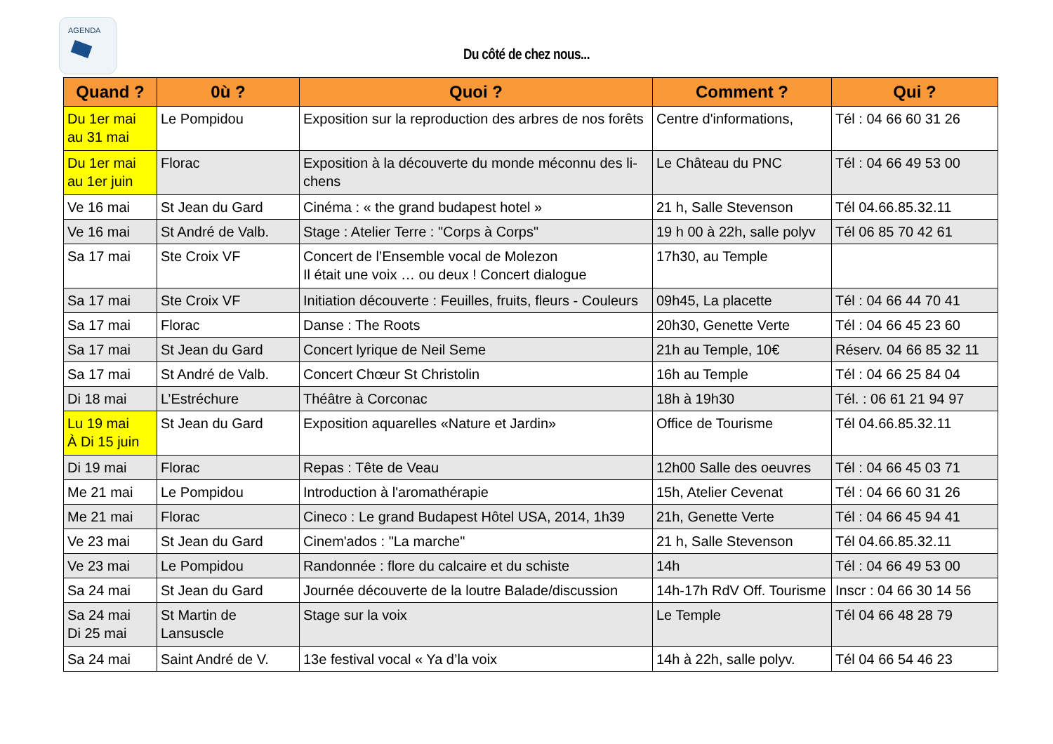AGENDA
Du côté de chez nous...
| Quand ? | 0ù ? | Quoi ? | Comment ? | Qui ? |
| --- | --- | --- | --- | --- |
| Du 1er mai au 31 mai | Le Pompidou | Exposition sur la reproduction des arbres de nos forêts | Centre d'informations, | Tél : 04 66 60 31 26 |
| Du 1er mai au 1er juin | Florac | Exposition à la découverte du monde méconnu des li-chens | Le Château du PNC | Tél : 04 66 49 53 00 |
| Ve 16 mai | St Jean du Gard | Cinéma : « the grand budapest hotel » | 21 h, Salle Stevenson | Tél 04.66.85.32.11 |
| Ve 16 mai | St André de Valb. | Stage : Atelier Terre : "Corps à Corps" | 19 h 00 à 22h, salle polyv | Tél 06 85 70 42 61 |
| Sa 17 mai | Ste Croix VF | Concert de l’Ensemble vocal de Molezon Il était une voix … ou deux ! Concert dialogue | 17h30, au Temple | |
| Sa 17 mai | Ste Croix VF | Initiation découverte : Feuilles, fruits, fleurs - Couleurs | 09h45, La placette | Tél : 04 66 44 70 41 |
| Sa 17 mai | Florac | Danse : The Roots | 20h30, Genette Verte | Tél : 04 66 45 23 60 |
| Sa 17 mai | St Jean du Gard | Concert lyrique de Neil Seme | 21h au Temple, 10€ | Réserv. 04 66 85 32 11 |
| Sa 17 mai | St André de Valb. | Concert Chœur St Christolin | 16h au Temple | Tél : 04 66 25 84 04 |
| Di 18 mai | L’Estréchure | Théâtre à Corconac | 18h à 19h30 | Tél. : 06 61 21 94 97 |
| Lu 19 mai À Di 15 juin | St Jean du Gard | Exposition aquarelles «Nature et Jardin» | Office de Tourisme | Tél 04.66.85.32.11 |
| Di 19 mai | Florac | Repas : Tête de Veau | 12h00 Salle des oeuvres | Tél : 04 66 45 03 71 |
| Me 21 mai | Le Pompidou | Introduction à l'aromathérapie | 15h, Atelier Cevenat | Tél : 04 66 60 31 26 |
| Me 21 mai | Florac | Cineco : Le grand Budapest Hôtel USA, 2014, 1h39 | 21h, Genette Verte | Tél : 04 66 45 94 41 |
| Ve 23 mai | St Jean du Gard | Cinem'ados : "La marche" | 21 h, Salle Stevenson | Tél 04.66.85.32.11 |
| Ve 23 mai | Le Pompidou | Randonnée : flore du calcaire et du schiste | 14h | Tél : 04 66 49 53 00 |
| Sa 24 mai | St Jean du Gard | Journée découverte de la loutre Balade/discussion | 14h-17h RdV Off. Tourisme | Inscr : 04 66 30 14 56 |
| Sa 24 mai Di 25 mai | St Martin de Lansuscle | Stage sur la voix | Le Temple | Tél 04 66 48 28 79 |
| Sa 24 mai | Saint André de V. | 13e festival vocal « Ya d’la voix | 14h à 22h, salle polyv. | Tél 04 66 54 46 23 |